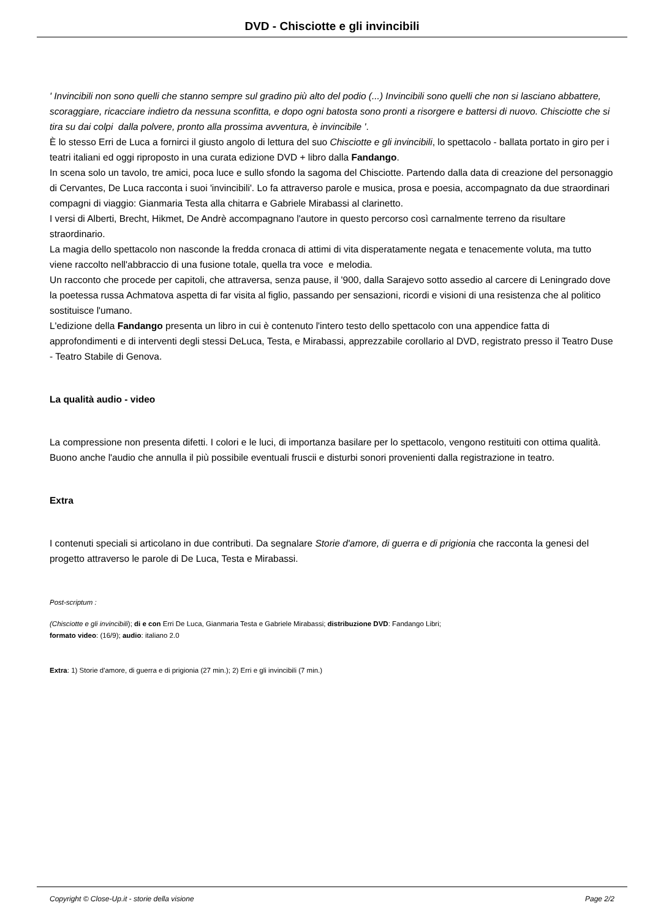DVD - Chisciotte e gli invincibili
' Invincibili non sono quelli che stanno sempre sul gradino più alto del podio (...) Invincibili sono quelli che non si lasciano abbattere, scoraggiare, ricacciare indietro da nessuna sconfitta, e dopo ogni batosta sono pronti a risorgere e battersi di nuovo. Chisciotte che si tira su dai colpi dalla polvere, pronto alla prossima avventura, è invincibile '.
È lo stesso Erri de Luca a fornirci il giusto angolo di lettura del suo Chisciotte e gli invincibili, lo spettacolo - ballata portato in giro per i teatri italiani ed oggi riproposto in una curata edizione DVD + libro dalla Fandango.
In scena solo un tavolo, tre amici, poca luce e sullo sfondo la sagoma del Chisciotte. Partendo dalla data di creazione del personaggio di Cervantes, De Luca racconta i suoi 'invincibili'. Lo fa attraverso parole e musica, prosa e poesia, accompagnato da due straordinari compagni di viaggio: Gianmaria Testa alla chitarra e Gabriele Mirabassi al clarinetto.
I versi di Alberti, Brecht, Hikmet, De Andrè accompagnano l'autore in questo percorso così carnalmente terreno da risultare straordinario.
La magia dello spettacolo non nasconde la fredda cronaca di attimi di vita disperatamente negata e tenacemente voluta, ma tutto viene raccolto nell'abbraccio di una fusione totale, quella tra voce e melodia.
Un racconto che procede per capitoli, che attraversa, senza pause, il '900, dalla Sarajevo sotto assedio al carcere di Leningrado dove la poetessa russa Achmatova aspetta di far visita al figlio, passando per sensazioni, ricordi e visioni di una resistenza che al politico sostituisce l'umano.
L'edizione della Fandango presenta un libro in cui è contenuto l'intero testo dello spettacolo con una appendice fatta di approfondimenti e di interventi degli stessi DeLuca, Testa, e Mirabassi, apprezzabile corollario al DVD, registrato presso il Teatro Duse - Teatro Stabile di Genova.
La qualità audio - video
La compressione non presenta difetti. I colori e le luci, di importanza basilare per lo spettacolo, vengono restituiti con ottima qualità. Buono anche l'audio che annulla il più possibile eventuali fruscii e disturbi sonori provenienti dalla registrazione in teatro.
Extra
I contenuti speciali si articolano in due contributi. Da segnalare Storie d'amore, di guerra e di prigionia che racconta la genesi del progetto attraverso le parole di De Luca, Testa e Mirabassi.
Post-scriptum :
(Chisciotte e gli invincibili); di e con Erri De Luca, Gianmaria Testa e Gabriele Mirabassi; distribuzione DVD: Fandango Libri;
formato video: (16/9); audio: italiano 2.0
Extra: 1) Storie d'amore, di guerra e di prigionia (27 min.); 2) Erri e gli invincibili (7 min.)
Copyright © Close-Up.it - storie della visione Page 2/2